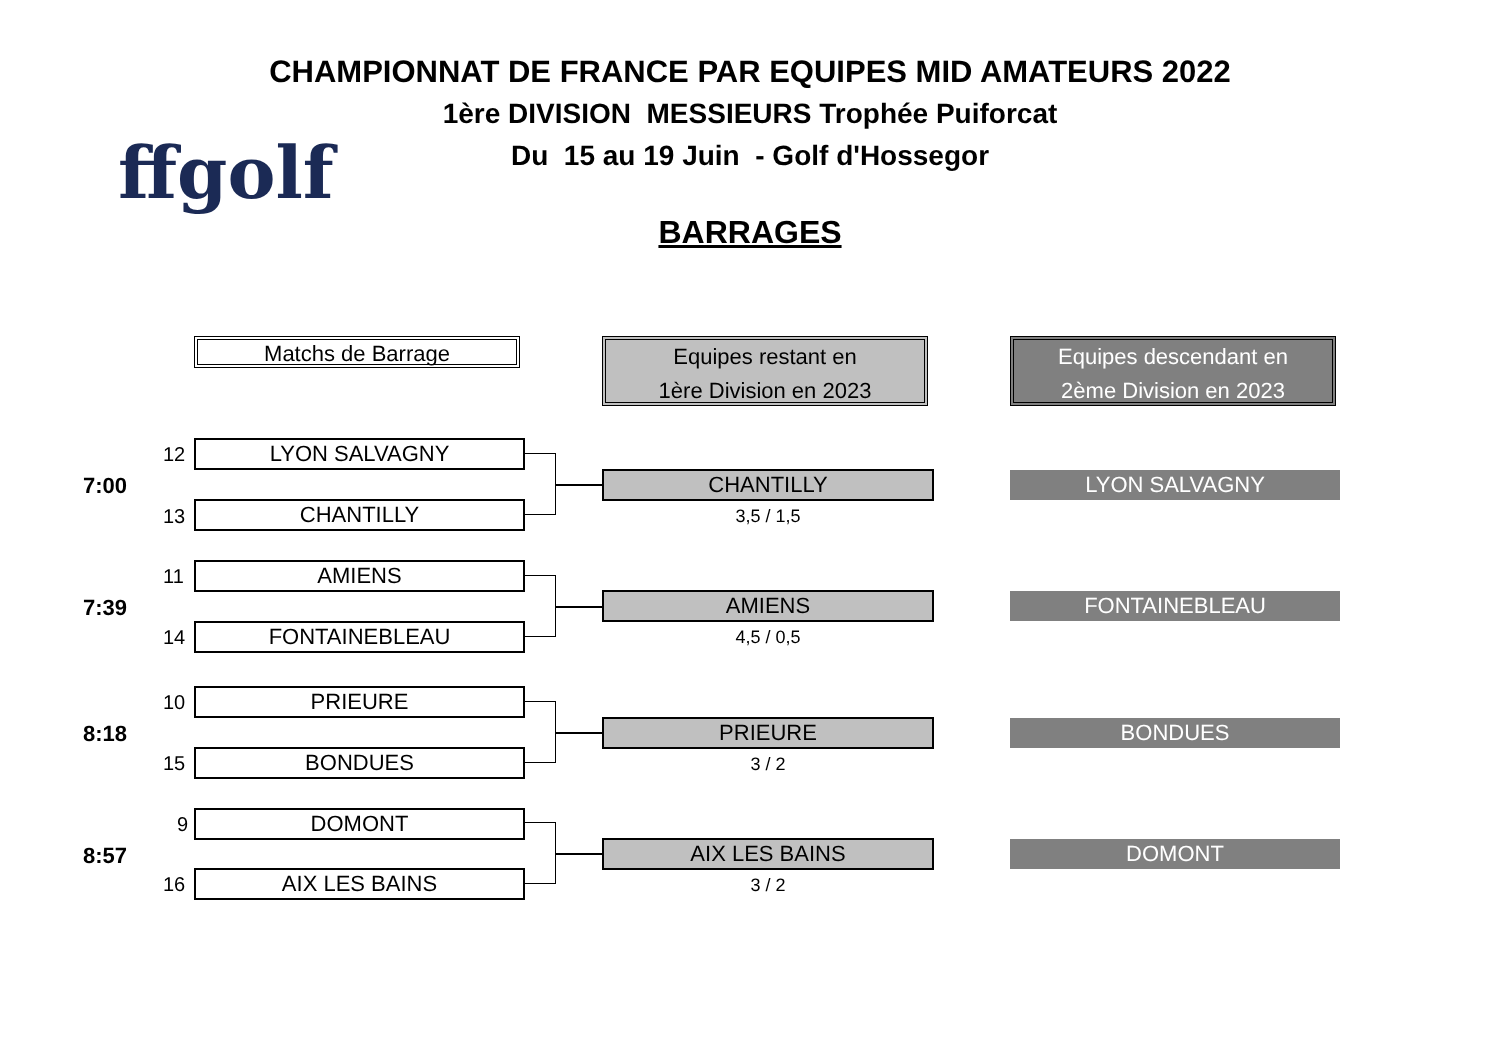CHAMPIONNAT DE FRANCE PAR EQUIPES MID AMATEURS 2022
1ère DIVISION MESSIEURS Trophée Puiforcat
Du 15 au 19 Juin - Golf d'Hossegor
BARRAGES
ffgolf
Matchs de Barrage
Equipes restant en
1ère Division en 2023
Equipes descendant en
2ème Division en 2023
7:00
12 LYON SALVAGNY
13 CHANTILLY
CHANTILLY
3,5 / 1,5
LYON SALVAGNY
7:39
11 AMIENS
14 FONTAINEBLEAU
AMIENS
4,5 / 0,5
FONTAINEBLEAU
8:18
10 PRIEURE
15 BONDUES
PRIEURE
3 / 2
BONDUES
8:57
9 DOMONT
16 AIX LES BAINS
AIX LES BAINS
3 / 2
DOMONT